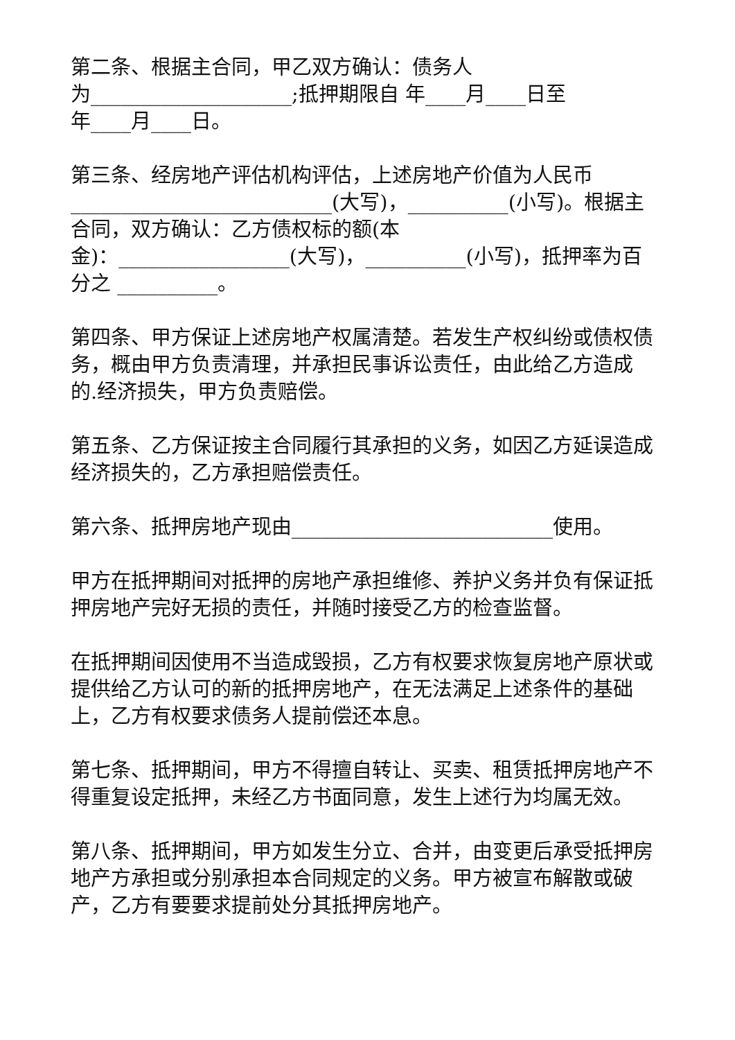第二条、根据主合同，甲乙双方确认：债务人
为____________________;抵押期限自 年____月____日至
年____月____日。
第三条、经房地产评估机构评估，上述房地产价值为人民币__________________________(大写)，__________(小写)。根据主合同，双方确认：乙方债权标的额(本
金)：_________________(大写)，__________(小写)，抵押率为百分之 __________。
第四条、甲方保证上述房地产权属清楚。若发生产权纠纷或债权债务，概由甲方负责清理，并承担民事诉讼责任，由此给乙方造成的.经济损失，甲方负责赔偿。
第五条、乙方保证按主合同履行其承担的义务，如因乙方延误造成经济损失的，乙方承担赔偿责任。
第六条、抵押房地产现由__________________________使用。
甲方在抵押期间对抵押的房地产承担维修、养护义务并负有保证抵押房地产完好无损的责任，并随时接受乙方的检查监督。
在抵押期间因使用不当造成毁损，乙方有权要求恢复房地产原状或提供给乙方认可的新的抵押房地产，在无法满足上述条件的基础上，乙方有权要求债务人提前偿还本息。
第七条、抵押期间，甲方不得擅自转让、买卖、租赁抵押房地产不得重复设定抵押，未经乙方书面同意，发生上述行为均属无效。
第八条、抵押期间，甲方如发生分立、合并，由变更后承受抵押房地产方承担或分别承担本合同规定的义务。甲方被宣布解散或破产，乙方有要要求提前处分其抵押房地产。